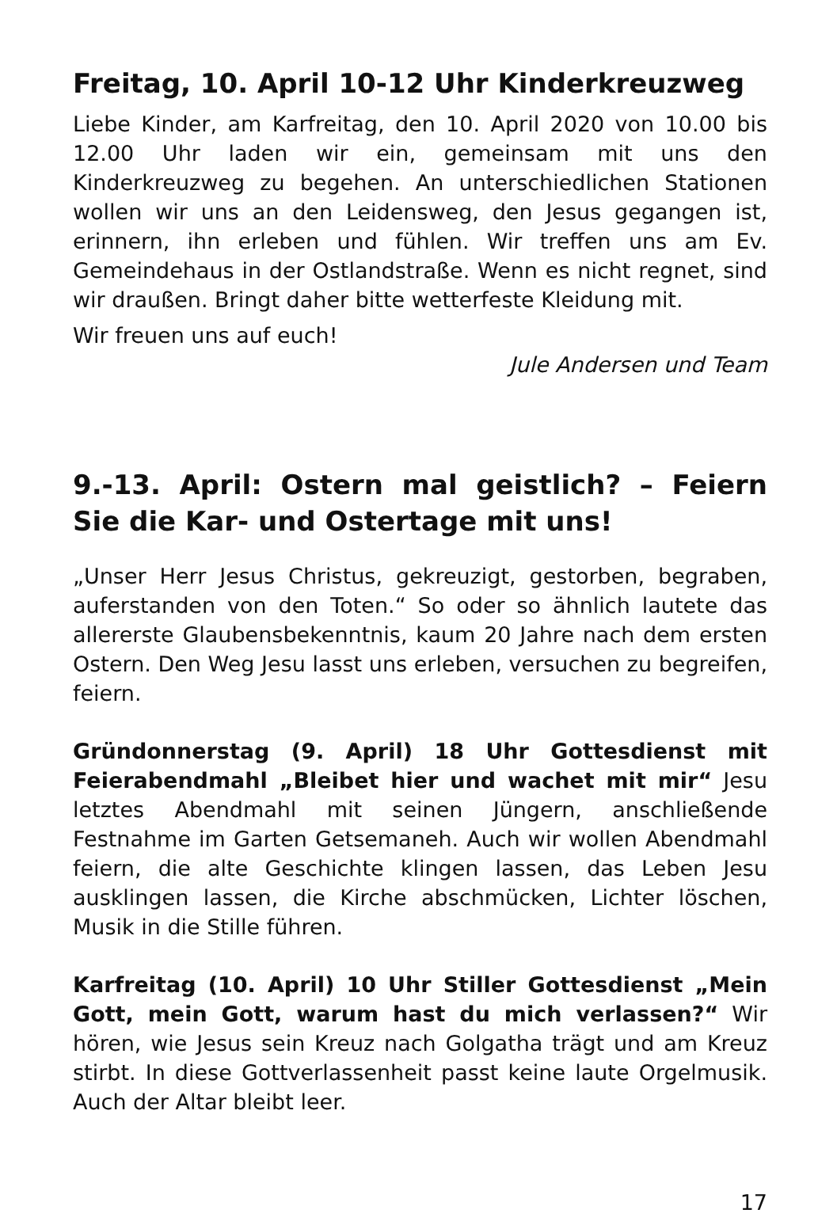Freitag, 10. April 10-12 Uhr Kinderkreuzweg
Liebe Kinder, am Karfreitag, den 10. April 2020 von 10.00 bis 12.00 Uhr laden wir ein, gemeinsam mit uns den Kinderkreuzweg zu begehen. An unterschiedlichen Stationen wollen wir uns an den Leidensweg, den Jesus gegangen ist, erinnern, ihn erleben und fühlen. Wir treffen uns am Ev. Gemeindehaus in der Ostlandstraße. Wenn es nicht regnet, sind wir draußen. Bringt daher bitte wetterfeste Kleidung mit.
Wir freuen uns auf euch!
Jule Andersen und Team
9.-13. April: Ostern mal geistlich? – Feiern Sie die Kar- und Ostertage mit uns!
„Unser Herr Jesus Christus, gekreuzigt, gestorben, begraben, auferstanden von den Toten.“ So oder so ähnlich lautete das allererste Glaubensbekenntnis, kaum 20 Jahre nach dem ersten Ostern. Den Weg Jesu lasst uns erleben, versuchen zu begreifen, feiern.
Gründonnerstag (9. April) 18 Uhr Gottesdienst mit Feierabendmahl „Bleibet hier und wachet mit mir“ Jesu letztes Abendmahl mit seinen Jüngern, anschließende Festnahme im Garten Getsemaneh. Auch wir wollen Abendmahl feiern, die alte Geschichte klingen lassen, das Leben Jesu ausklingen lassen, die Kirche abschmücken, Lichter löschen, Musik in die Stille führen.
Karfreitag (10. April) 10 Uhr Stiller Gottesdienst „Mein Gott, mein Gott, warum hast du mich verlassen?“ Wir hören, wie Jesus sein Kreuz nach Golgatha trägt und am Kreuz stirbt. In diese Gottverlassenheit passt keine laute Orgelmusik. Auch der Altar bleibt leer.
17